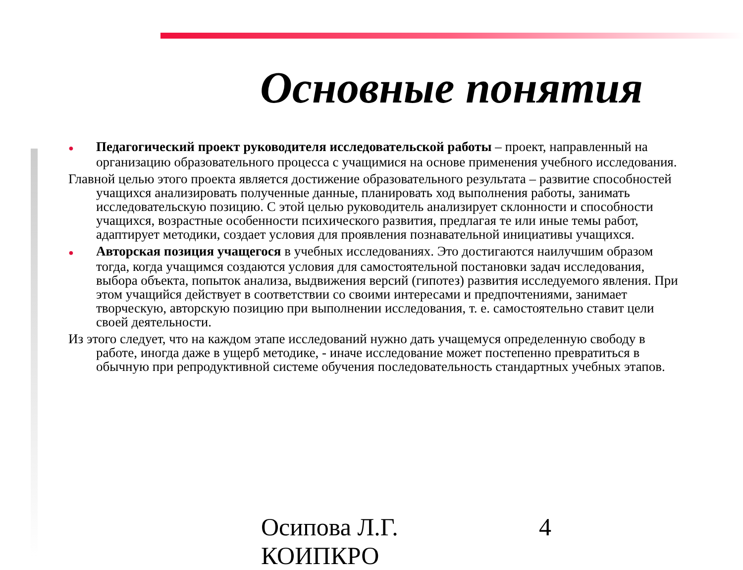Основные понятия
● Педагогический проект руководителя исследовательской работы – проект, направленный на организацию образовательного процесса с учащимися на основе применения учебного исследования.
Главной целью этого проекта является достижение образовательного результата – развитие способностей учащихся анализировать полученные данные, планировать ход выполнения работы, занимать исследовательскую позицию. С этой целью руководитель анализирует склонности и способности учащихся, возрастные особенности психического развития, предлагая те или иные темы работ, адаптирует методики, создает условия для проявления познавательной инициативы учащихся.
● Авторская позиция учащегося в учебных исследованиях. Это достигаются наилучшим образом тогда, когда учащимся создаются условия для самостоятельной постановки задач исследования, выбора объекта, попыток анализа, выдвижения версий (гипотез) развития исследуемого явления. При этом учащийся действует в соответствии со своими интересами и предпочтениями, занимает творческую, авторскую позицию при выполнении исследования, т. е. самостоятельно ставит цели своей деятельности.
Из этого следует, что на каждом этапе исследований нужно дать учащемуся определенную свободу в работе, иногда даже в ущерб методике, - иначе исследование может постепенно превратиться в обычную при репродуктивной системе обучения последовательность стандартных учебных этапов.
Осипова Л.Г. КОИПКРО
4